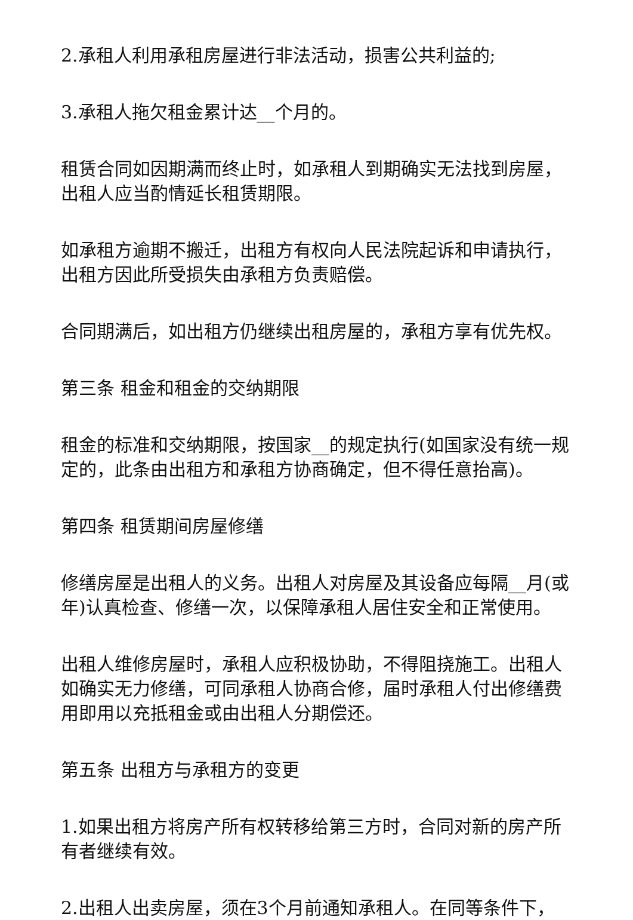2.承租人利用承租房屋进行非法活动，损害公共利益的;
3.承租人拖欠租金累计达__个月的。
租赁合同如因期满而终止时，如承租人到期确实无法找到房屋，出租人应当酌情延长租赁期限。
如承租方逾期不搬迁，出租方有权向人民法院起诉和申请执行，出租方因此所受损失由承租方负责赔偿。
合同期满后，如出租方仍继续出租房屋的，承租方享有优先权。
第三条 租金和租金的交纳期限
租金的标准和交纳期限，按国家__的规定执行(如国家没有统一规定的，此条由出租方和承租方协商确定，但不得任意抬高)。
第四条 租赁期间房屋修缮
修缮房屋是出租人的义务。出租人对房屋及其设备应每隔__月(或年)认真检查、修缮一次，以保障承租人居住安全和正常使用。
出租人维修房屋时，承租人应积极协助，不得阻挠施工。出租人如确实无力修缮，可同承租人协商合修，届时承租人付出修缮费用即用以充抵租金或由出租人分期偿还。
第五条 出租方与承租方的变更
1.如果出租方将房产所有权转移给第三方时，合同对新的房产所有者继续有效。
2.出租人出卖房屋，须在3个月前通知承租人。在同等条件下，